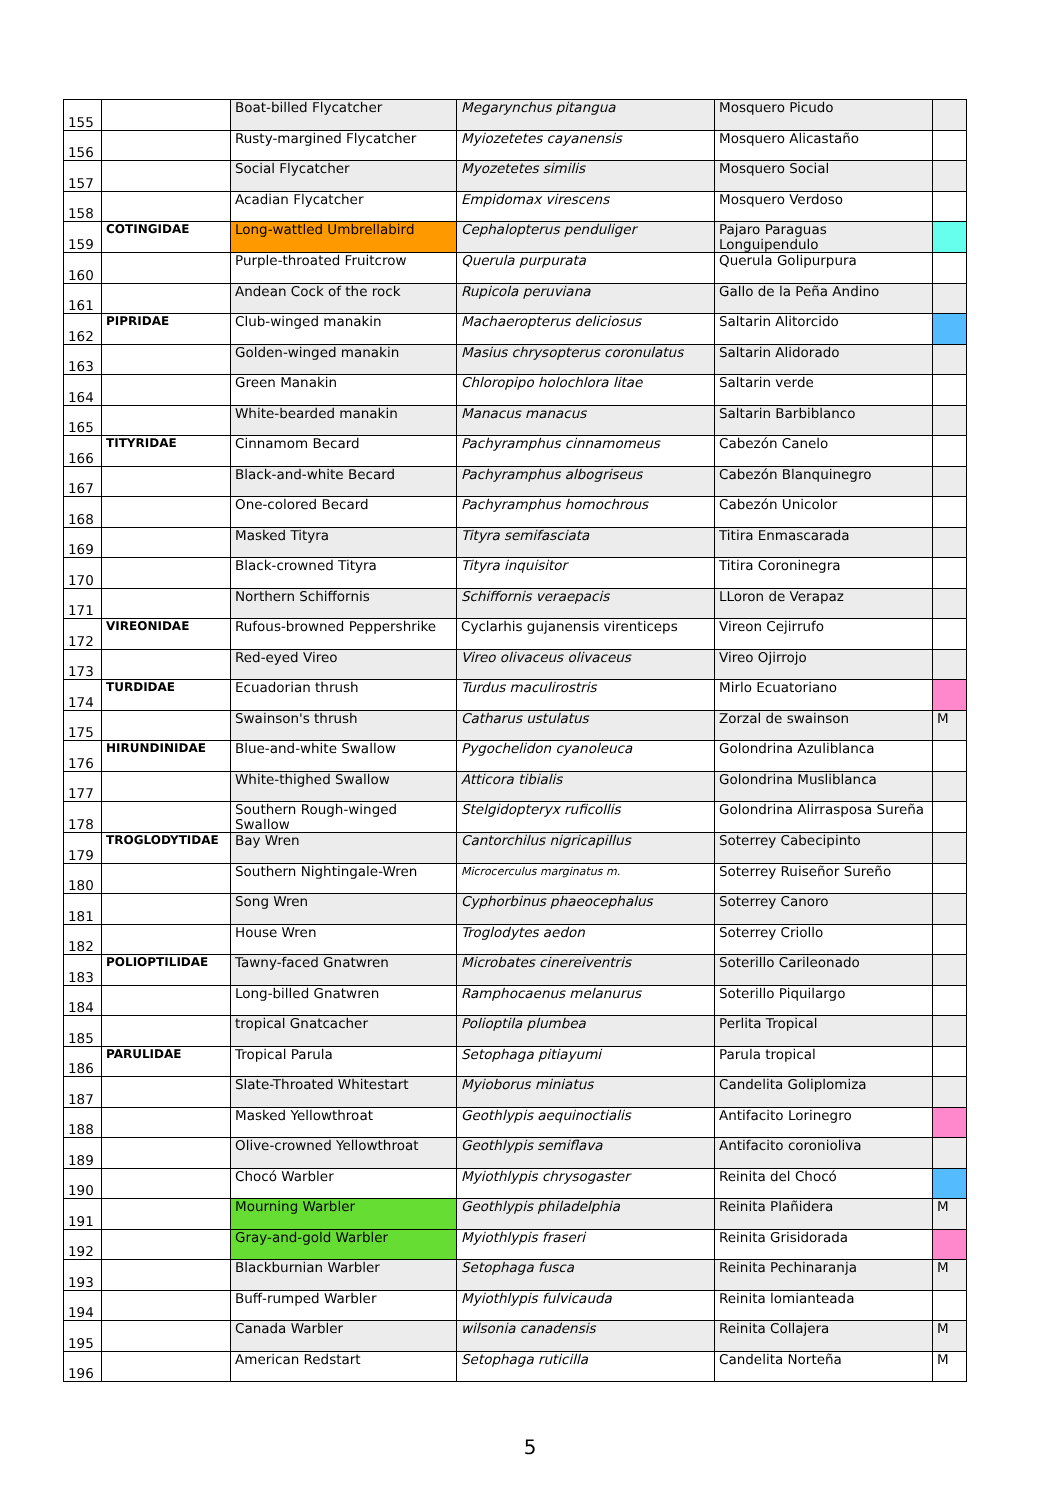| 155 | | Boat-billed Flycatcher | Megarynchus pitangua | Mosquero Picudo | |
| 156 | | Rusty-margined Flycatcher | Myiozetetes cayanensis | Mosquero Alicastaño | |
| 157 | | Social Flycatcher | Myozetetes similis | Mosquero Social | |
| 158 | | Acadian Flycatcher | Empidomax virescens | Mosquero Verdoso | |
| 159 | COTINGIDAE | Long-wattled Umbrellabird | Cephalopterus penduliger | Pajaro Paraguas Longuipendulo | |
| 160 | | Purple-throated Fruitcrow | Querula purpurata | Querula Golipurpura | |
| 161 | | Andean Cock of the rock | Rupicola peruviana | Gallo de la Peña Andino | |
| 162 | PIPRIDAE | Club-winged manakin | Machaeropterus deliciosus | Saltarin Alitorcido | |
| 163 | | Golden-winged manakin | Masius chrysopterus coronulatus | Saltarin Alidorado | |
| 164 | | Green Manakin | Chloropipo holochlora litae | Saltarin verde | |
| 165 | | White-bearded manakin | Manacus manacus | Saltarin Barbiblanco | |
| 166 | TITYRIDAE | Cinnamom Becard | Pachyramphus cinnamomeus | Cabezón Canelo | |
| 167 | | Black-and-white Becard | Pachyramphus albogriseus | Cabezón Blanquinegro | |
| 168 | | One-colored Becard | Pachyramphus homochrous | Cabezón Unicolor | |
| 169 | | Masked Tityra | Tityra semifasciata | Titira Enmascarada | |
| 170 | | Black-crowned Tityra | Tityra inquisitor | Titira Coroninegra | |
| 171 | | Northern Schiffornis | Schiffornis veraepacis | LLoron de Verapaz | |
| 172 | VIREONIDAE | Rufous-browned Peppershrike | Cyclarhis gujanensis virenticeps | Vireon Cejirrufo | |
| 173 | | Red-eyed Vireo | Vireo olivaceus olivaceus | Vireo Ojirrojo | |
| 174 | TURDIDAE | Ecuadorian thrush | Turdus maculirostris | Mirlo Ecuatoriano | |
| 175 | | Swainson's thrush | Catharus ustulatus | Zorzal de swainson | M |
| 176 | HIRUNDINIDAE | Blue-and-white Swallow | Pygochelidon cyanoleuca | Golondrina Azuliblanca | |
| 177 | | White-thighed Swallow | Atticora tibialis | Golondrina Musliblanca | |
| 178 | | Southern Rough-winged Swallow | Stelgidopteryx ruficollis | Golondrina Alirrasposa Sureña | |
| 179 | TROGLODYTIDAE | Bay Wren | Cantorchilus nigricapillus | Soterrey Cabecipinto | |
| 180 | | Southern Nightingale-Wren | Microcerculus marginatus m. | Soterrey Ruiseñor Sureño | |
| 181 | | Song Wren | Cyphorbinus phaeocephalus | Soterrey Canoro | |
| 182 | | House Wren | Troglodytes aedon | Soterrey Criollo | |
| 183 | POLIOPTILIDAE | Tawny-faced Gnatwren | Microbates cinereiventris | Soterillo Carileonado | |
| 184 | | Long-billed Gnatwren | Ramphocaenus melanurus | Soterillo Piquilargo | |
| 185 | | tropical Gnatcacher | Polioptila plumbea | Perlita Tropical | |
| 186 | PARULIDAE | Tropical Parula | Setophaga pitiayumi | Parula tropical | |
| 187 | | Slate-Throated Whitestart | Myioborus miniatus | Candelita Goliplomiza | |
| 188 | | Masked Yellowthroat | Geothlypis aequinoctialis | Antifacito Lorinegro | |
| 189 | | Olive-crowned Yellowthroat | Geothlypis semiflava | Antifacito coronioliva | |
| 190 | | Chocó Warbler | Myiothlypis chrysogaster | Reinita del Chocó | |
| 191 | | Mourning Warbler | Geothlypis philadelphia | Reinita Plañidera | M |
| 192 | | Gray-and-gold Warbler | Myiothlypis fraseri | Reinita Grisidorada | |
| 193 | | Blackburnian Warbler | Setophaga fusca | Reinita Pechinaranja | M |
| 194 | | Buff-rumped Warbler | Myiothlypis fulvicauda | Reinita lomianteada | |
| 195 | | Canada Warbler | wilsonia canadensis | Reinita Collajera | M |
| 196 | | American Redstart | Setophaga ruticilla | Candelita Norteña | M |
5